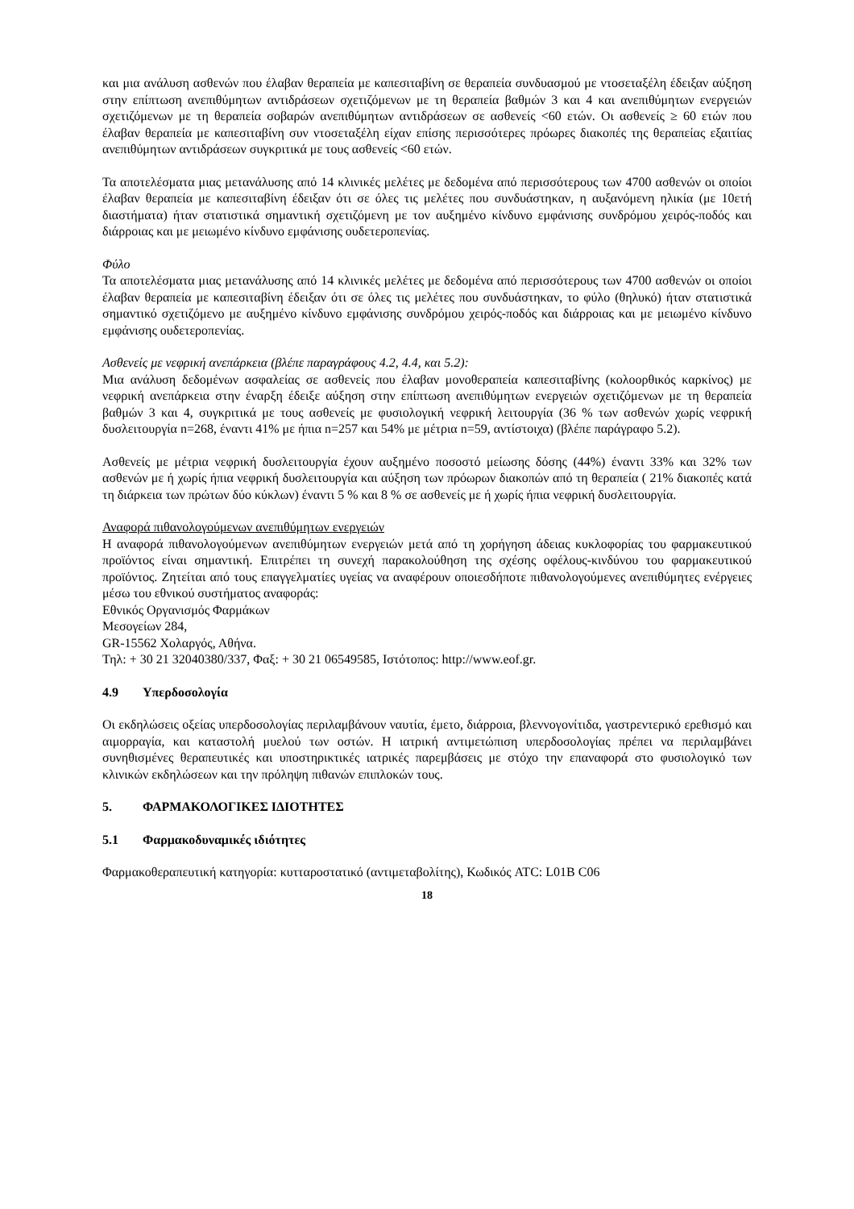και μια ανάλυση ασθενών που έλαβαν θεραπεία με καπεσιταβίνη σε θεραπεία συνδυασμού με ντοσεταξέλη έδειξαν αύξηση στην επίπτωση ανεπιθύμητων αντιδράσεων σχετιζόμενων με τη θεραπεία βαθμών 3 και 4 και ανεπιθύμητων ενεργειών σχετιζόμενων με τη θεραπεία σοβαρών ανεπιθύμητων αντιδράσεων σε ασθενείς <60 ετών. Οι ασθενείς ≥ 60 ετών που έλαβαν θεραπεία με καπεσιταβίνη συν ντοσεταξέλη είχαν επίσης περισσότερες πρόωρες διακοπές της θεραπείας εξαιτίας ανεπιθύμητων αντιδράσεων συγκριτικά με τους ασθενείς <60 ετών.
Τα αποτελέσματα μιας μετανάλυσης από 14 κλινικές μελέτες με δεδομένα από περισσότερους των 4700 ασθενών οι οποίοι έλαβαν θεραπεία με καπεσιταβίνη έδειξαν ότι σε όλες τις μελέτες που συνδυάστηκαν, η αυξανόμενη ηλικία (με 10ετή διαστήματα) ήταν στατιστικά σημαντική σχετιζόμενη με τον αυξημένο κίνδυνο εμφάνισης συνδρόμου χειρός-ποδός και διάρροιας και με μειωμένο κίνδυνο εμφάνισης ουδετεροπενίας.
Φύλο
Τα αποτελέσματα μιας μετανάλυσης από 14 κλινικές μελέτες με δεδομένα από περισσότερους των 4700 ασθενών οι οποίοι έλαβαν θεραπεία με καπεσιταβίνη έδειξαν ότι σε όλες τις μελέτες που συνδυάστηκαν, το φύλο (θηλυκό) ήταν στατιστικά σημαντικό σχετιζόμενο με αυξημένο κίνδυνο εμφάνισης συνδρόμου χειρός-ποδός και διάρροιας και με μειωμένο κίνδυνο εμφάνισης ουδετεροπενίας.
Ασθενείς με νεφρική ανεπάρκεια (βλέπε παραγράφους 4.2, 4.4, και 5.2):
Μια ανάλυση δεδομένων ασφαλείας σε ασθενείς που έλαβαν μονοθεραπεία καπεσιταβίνης (κολοορθικός καρκίνος) με νεφρική ανεπάρκεια στην έναρξη έδειξε αύξηση στην επίπτωση ανεπιθύμητων ενεργειών σχετιζόμενων με τη θεραπεία βαθμών 3 και 4, συγκριτικά με τους ασθενείς με φυσιολογική νεφρική λειτουργία (36 % των ασθενών χωρίς νεφρική δυσλειτουργία n=268, έναντι 41% με ήπια n=257 και 54% με μέτρια n=59, αντίστοιχα) (βλέπε παράγραφο 5.2).
Ασθενείς με μέτρια νεφρική δυσλειτουργία έχουν αυξημένο ποσοστό μείωσης δόσης (44%) έναντι 33% και 32% των ασθενών με ή χωρίς ήπια νεφρική δυσλειτουργία και αύξηση των πρόωρων διακοπών από τη θεραπεία ( 21% διακοπές κατά τη διάρκεια των πρώτων δύο κύκλων) έναντι 5 % και 8 % σε ασθενείς με ή χωρίς ήπια νεφρική δυσλειτουργία.
Αναφορά πιθανολογούμενων ανεπιθύμητων ενεργειών
Η αναφορά πιθανολογούμενων ανεπιθύμητων ενεργειών μετά από τη χορήγηση άδειας κυκλοφορίας του φαρμακευτικού προϊόντος είναι σημαντική. Επιτρέπει τη συνεχή παρακολούθηση της σχέσης οφέλους-κινδύνου του φαρμακευτικού προϊόντος. Ζητείται από τους επαγγελματίες υγείας να αναφέρουν οποιεσδήποτε πιθανολογούμενες ανεπιθύμητες ενέργειες μέσω του εθνικού συστήματος αναφοράς:
Εθνικός Οργανισμός Φαρμάκων
Μεσογείων 284,
GR-15562 Χολαργός, Αθήνα.
Τηλ: + 30 21 32040380/337, Φαξ: + 30 21 06549585, Ιστότοπος: http://www.eof.gr.
4.9 Υπερδοσολογία
Οι εκδηλώσεις οξείας υπερδοσολογίας περιλαμβάνουν ναυτία, έμετο, διάρροια, βλεννογονίτιδα, γαστρεντερικό ερεθισμό και αιμορραγία, και καταστολή μυελού των οστών. Η ιατρική αντιμετώπιση υπερδοσολογίας πρέπει να περιλαμβάνει συνηθισμένες θεραπευτικές και υποστηρικτικές ιατρικές παρεμβάσεις με στόχο την επαναφορά στο φυσιολογικό των κλινικών εκδηλώσεων και την πρόληψη πιθανών επιπλοκών τους.
5. ΦΑΡΜΑΚΟΛΟΓΙΚΕΣ ΙΔΙΟΤΗΤΕΣ
5.1 Φαρμακοδυναμικές ιδιότητες
Φαρμακοθεραπευτική κατηγορία: κυτταροστατικό (αντιμεταβολίτης), Κωδικός ATC: L01B C06
18